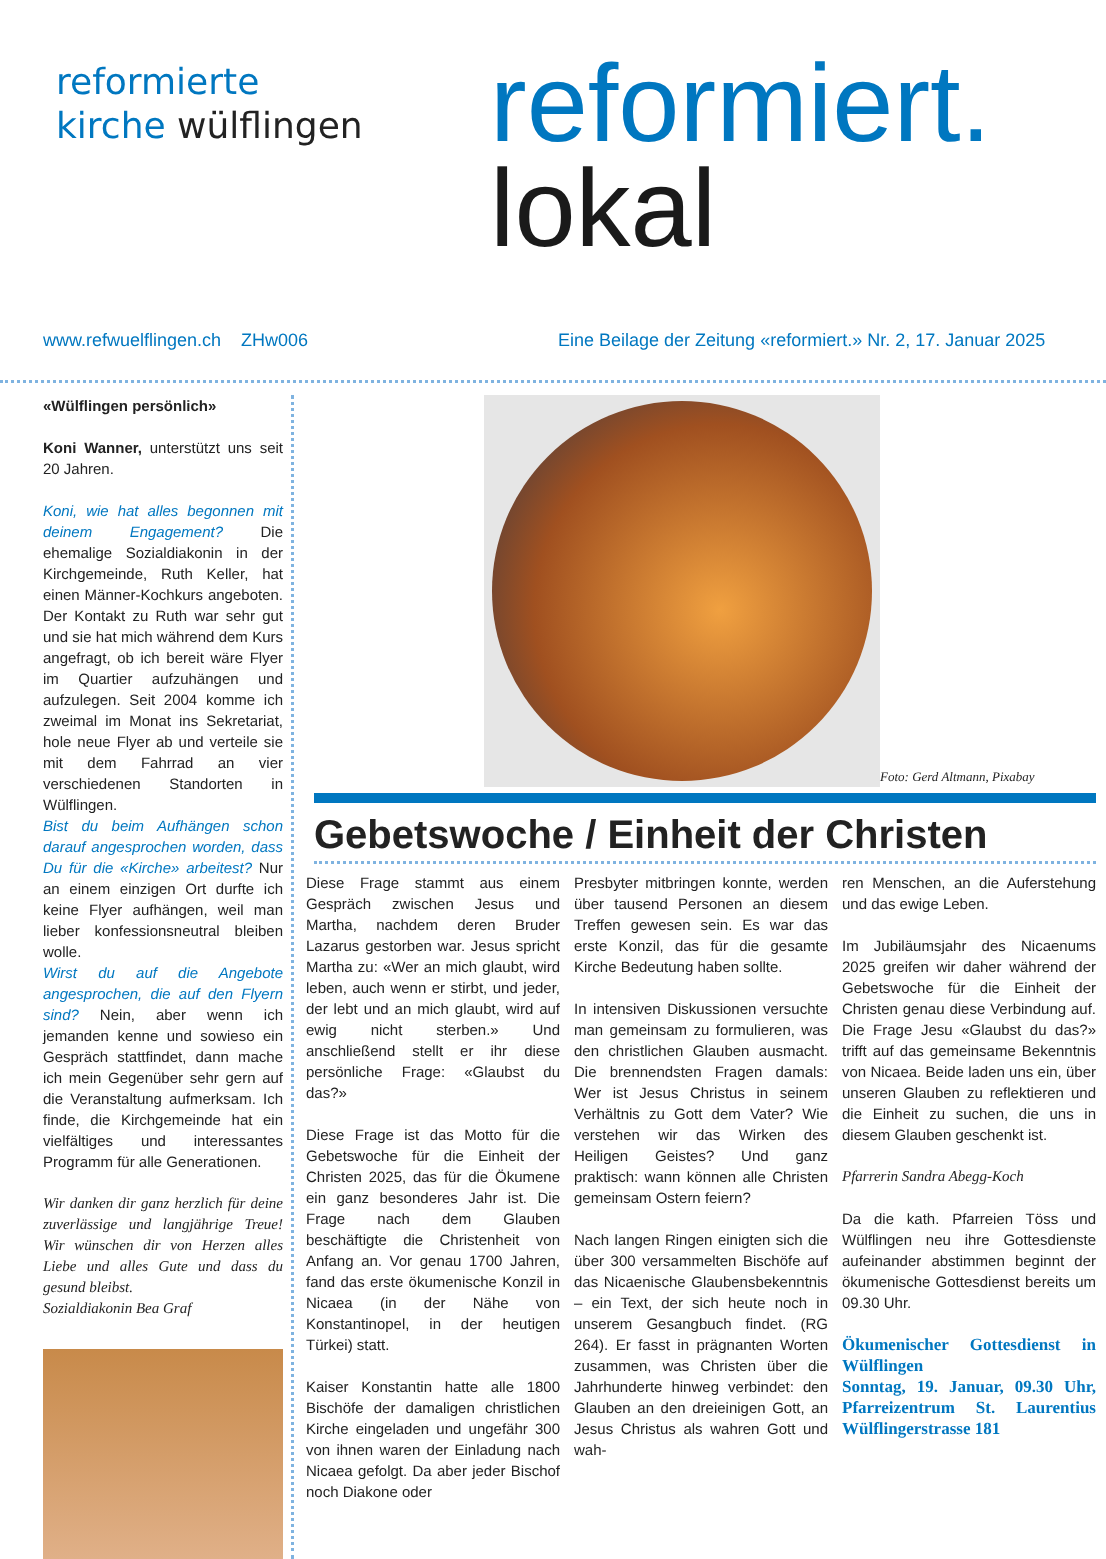reformierte
kirche wülflingen
reformiert.
lokal
www.refwuelflingen.ch ZHw006 Eine Beilage der Zeitung «reformiert.» Nr. 2, 17. Januar 2025
«Wülflingen persönlich»
Koni Wanner, unterstützt uns seit 20 Jahren.
Koni, wie hat alles begonnen mit deinem Engagement? Die ehemalige Sozialdiakonin in der Kirchgemeinde, Ruth Keller, hat einen Männer-Kochkurs angeboten. Der Kontakt zu Ruth war sehr gut und sie hat mich während dem Kurs angefragt, ob ich bereit wäre Flyer im Quartier aufzuhängen und aufzulegen. Seit 2004 komme ich zweimal im Monat ins Sekretariat, hole neue Flyer ab und verteile sie mit dem Fahrrad an vier verschiedenen Standorten in Wülflingen.
Bist du beim Aufhängen schon darauf angesprochen worden, dass Du für die «Kirche» arbeitest? Nur an einem einzigen Ort durfte ich keine Flyer aufhängen, weil man lieber konfessionsneutral bleiben wolle.
Wirst du auf die Angebote angesprochen, die auf den Flyern sind? Nein, aber wenn ich jemanden kenne und sowieso ein Gespräch stattfindet, dann mache ich mein Gegenüber sehr gern auf die Veranstaltung aufmerksam. Ich finde, die Kirchgemeinde hat ein vielfältiges und interessantes Programm für alle Generationen.
Wir danken dir ganz herzlich für deine zuverlässige und langjährige Treue! Wir wünschen dir von Herzen alles Liebe und alles Gute und dass du gesund bleibst.
Sozialdiakonin Bea Graf
Foto: Gerd Altmann, Pixabay
Gebetswoche / Einheit der Christen
Diese Frage stammt aus einem Gespräch zwischen Jesus und Martha, nachdem deren Bruder Lazarus gestorben war. Jesus spricht Martha zu: «Wer an mich glaubt, wird leben, auch wenn er stirbt, und jeder, der lebt und an mich glaubt, wird auf ewig nicht sterben.» Und anschließend stellt er ihr diese persönliche Frage: «Glaubst du das?»
Diese Frage ist das Motto für die Gebetswoche für die Einheit der Christen 2025, das für die Ökumene ein ganz besonderes Jahr ist. Die Frage nach dem Glauben beschäftigte die Christenheit von Anfang an. Vor genau 1700 Jahren, fand das erste ökumenische Konzil in Nicaea (in der Nähe von Konstantinopel, in der heutigen Türkei) statt.
Kaiser Konstantin hatte alle 1800 Bischöfe der damaligen christlichen Kirche eingeladen und ungefähr 300 von ihnen waren der Einladung nach Nicaea gefolgt. Da aber jeder Bischof noch Diakone oder
Presbyter mitbringen konnte, werden über tausend Personen an diesem Treffen gewesen sein. Es war das erste Konzil, das für die gesamte Kirche Bedeutung haben sollte.
In intensiven Diskussionen versuchte man gemeinsam zu formulieren, was den christlichen Glauben ausmacht. Die brennendsten Fragen damals: Wer ist Jesus Christus in seinem Verhältnis zu Gott dem Vater? Wie verstehen wir das Wirken des Heiligen Geistes? Und ganz praktisch: wann können alle Christen gemeinsam Ostern feiern?
Nach langen Ringen einigten sich die über 300 versammelten Bischöfe auf das Nicaenische Glaubensbekenntnis – ein Text, der sich heute noch in unserem Gesangbuch findet. (RG 264). Er fasst in prägnanten Worten zusammen, was Christen über die Jahrhunderte hinweg verbindet: den Glauben an den dreieinigen Gott, an Jesus Christus als wahren Gott und wah-
ren Menschen, an die Auferstehung und das ewige Leben.
Im Jubiläumsjahr des Nicaenums 2025 greifen wir daher während der Gebetswoche für die Einheit der Christen genau diese Verbindung auf. Die Frage Jesu «Glaubst du das?» trifft auf das gemeinsame Bekenntnis von Nicaea. Beide laden uns ein, über unseren Glauben zu reflektieren und die Einheit zu suchen, die uns in diesem Glauben geschenkt ist.
Pfarrerin Sandra Abegg-Koch
Da die kath. Pfarreien Töss und Wülflingen neu ihre Gottesdienste aufeinander abstimmen beginnt der ökumenische Gottesdienst bereits um 09.30 Uhr.
Ökumenischer Gottesdienst in Wülflingen
Sonntag, 19. Januar, 09.30 Uhr, Pfarreizentrum St. Laurentius Wülflingerstrasse 181